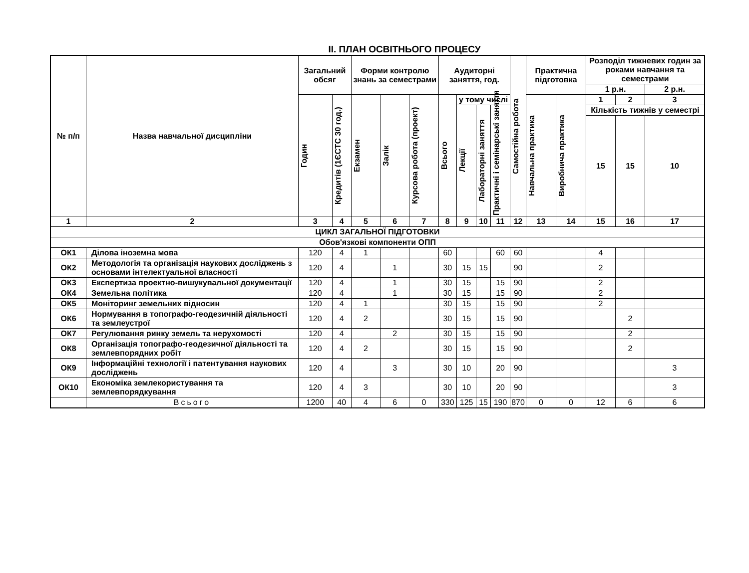ІІ. ПЛАН ОСВІТНЬОГО ПРОЦЕСУ
| № п/п | Назва навчальної дисципліни | Загальний обсяг | | Форми контролю знань за семестрами | | | Аудиторні заняття, год. | | | | Самостійна робота | Практична підготовка | | Розподіл тижневих годин за роками навчання та семестрами | | |
| --- | --- | --- | --- | --- | --- | --- | --- | --- | --- | --- | --- | --- | --- | --- | --- | --- |
| | | | | | | | | | | | | | | 1 р.н. | | 2 р.н. |
| | | Годин | Кредитів (1ЄСТС 30 год.) | Екзамен | Залік | Курсова робота (проект) | Всього | у тому числі | | | | Навчальна практика | Виробнича практика | 1 | 2 | 3 |
| | | | | | | | | Лекції | Лабораторні заняття | Практичні і семінарські заняття | | | | Кількість тижнів у семестрі | | |
| | | | | | | | | | | | | | | 15 | 15 | 10 |
| 1 | 2 | 3 | 4 | 5 | 6 | 7 | 8 | 9 | 10 | 11 | 12 | 13 | 14 | 15 | 16 | 17 |
| ЦИКЛ ЗАГАЛЬНОЇ ПІДГОТОВКИ | | | | | | | | | | | | | | | | |
| Обов'язкові компоненти ОПП | | | | | | | | | | | | | | | | |
| ОК1 | Ділова іноземна мова | 120 | 4 | 1 | | | 60 | | | 60 | 60 | | | 4 | | |
| ОК2 | Методологія та організація наукових досліджень з основами інтелектуальної власності | 120 | 4 | | 1 | | 30 | 15 | 15 | | 90 | | | 2 | | |
| ОК3 | Експертиза проектно-вишукувальної документації | 120 | 4 | | 1 | | 30 | 15 | | 15 | 90 | | | 2 | | |
| ОК4 | Земельна політика | 120 | 4 | | 1 | | 30 | 15 | | 15 | 90 | | | 2 | | |
| ОК5 | Моніторинг земельних відносин | 120 | 4 | 1 | | | 30 | 15 | | 15 | 90 | | | 2 | | |
| ОК6 | Нормування в топографо-геодезичній діяльності та землеустрої | 120 | 4 | 2 | | | 30 | 15 | | 15 | 90 | | | | 2 | |
| ОК7 | Регулювання ринку земель та нерухомості | 120 | 4 | | 2 | | 30 | 15 | | 15 | 90 | | | | 2 | |
| ОК8 | Організація топографо-геодезичної діяльності та землевпорядних робіт | 120 | 4 | 2 | | | 30 | 15 | | 15 | 90 | | | | 2 | |
| ОК9 | Інформаційні технології і патентування наукових досліджень | 120 | 4 | | 3 | | 30 | 10 | | 20 | 90 | | | | | 3 |
| ОК10 | Економіка землекористування та землевпорядкування | 120 | 4 | 3 | | | 30 | 10 | | 20 | 90 | | | | | 3 |
| | Всього | 1200 | 40 | 4 | 6 | 0 | 330 | 125 | 15 | 190 | 870 | 0 | 0 | 12 | 6 | 6 |